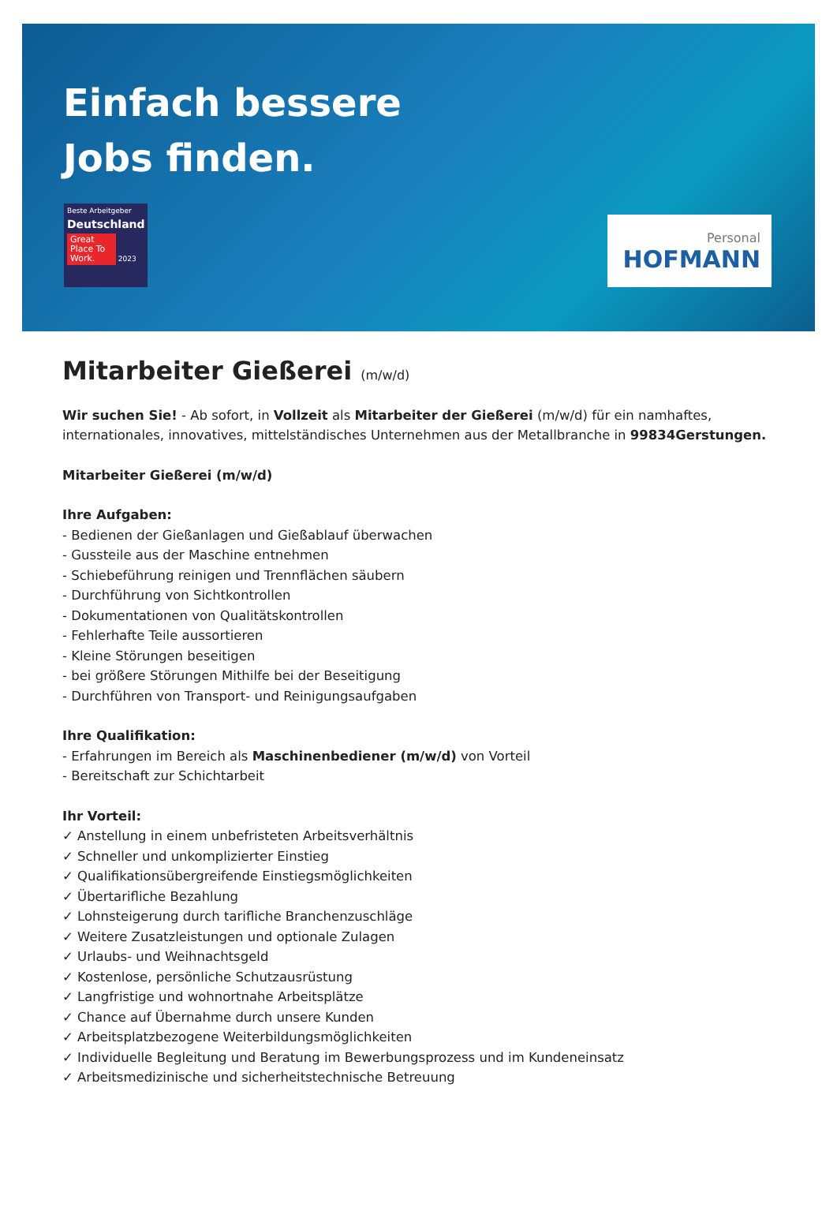Einfach bessere
Jobs finden.
Beste Arbeitgeber
Deutschland
Great Place To Work. 2023
Personal
HOFMANN
Mitarbeiter Gießerei (m/w/d)
Wir suchen Sie! - Ab sofort, in Vollzeit als Mitarbeiter der Gießerei (m/w/d) für ein namhaftes, internationales, innovatives, mittelständisches Unternehmen aus der Metallbranche in 99834Gerstungen.
Mitarbeiter Gießerei (m/w/d)
Ihre Aufgaben:
- Bedienen der Gießanlagen und Gießablauf überwachen
- Gussteile aus der Maschine entnehmen
- Schiebeführung reinigen und Trennflächen säubern
- Durchführung von Sichtkontrollen
- Dokumentationen von Qualitätskontrollen
- Fehlerhafte Teile aussortieren
- Kleine Störungen beseitigen
- bei größere Störungen Mithilfe bei der Beseitigung
- Durchführen von Transport- und Reinigungsaufgaben
Ihre Qualifikation:
- Erfahrungen im Bereich als Maschinenbediener (m/w/d) von Vorteil
- Bereitschaft zur Schichtarbeit
Ihr Vorteil:
✓ Anstellung in einem unbefristeten Arbeitsverhältnis
✓ Schneller und unkomplizierter Einstieg
✓ Qualifikationsübergreifende Einstiegsmöglichkeiten
✓ Übertarifliche Bezahlung
✓ Lohnsteigerung durch tarifliche Branchenzuschläge
✓ Weitere Zusatzleistungen und optionale Zulagen
✓ Urlaubs- und Weihnachtsgeld
✓ Kostenlose, persönliche Schutzausrüstung
✓ Langfristige und wohnortnahe Arbeitsplätze
✓ Chance auf Übernahme durch unsere Kunden
✓ Arbeitsplatzbezogene Weiterbildungsmöglichkeiten
✓ Individuelle Begleitung und Beratung im Bewerbungsprozess und im Kundeneinsatz
✓ Arbeitsmedizinische und sicherheitstechnische Betreuung